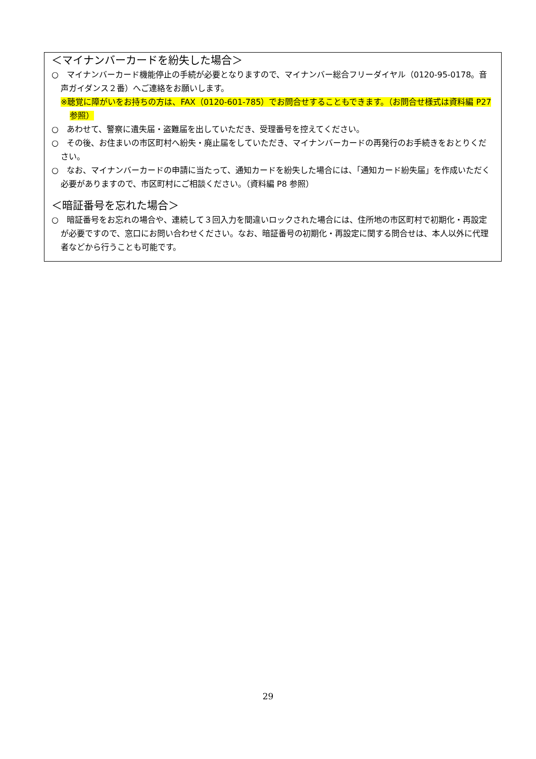＜マイナンバーカードを紛失した場合＞
○　マイナンバーカード機能停止の手続が必要となりますので、マイナンバー総合フリーダイヤル（0120-95-0178。音声ガイダンス２番）へご連絡をお願いします。
※聴覚に障がいをお持ちの方は、FAX（0120-601-785）でお問合せすることもできます。（お問合せ様式は資料編 P27 参照）
○　あわせて、警察に遺失届・盗難届を出していただき、受理番号を控えてください。
○　その後、お住まいの市区町村へ紛失・廃止届をしていただき、マイナンバーカードの再発行のお手続きをおとりください。
○　なお、マイナンバーカードの申請に当たって、通知カードを紛失した場合には、「通知カード紛失届」を作成いただく必要がありますので、市区町村にご相談ください。（資料編 P8 参照）
＜暗証番号を忘れた場合＞
○　暗証番号をお忘れの場合や、連続して３回入力を間違いロックされた場合には、住所地の市区町村で初期化・再設定が必要ですので、窓口にお問い合わせください。なお、暗証番号の初期化・再設定に関する問合せは、本人以外に代理者などから行うことも可能です。
29